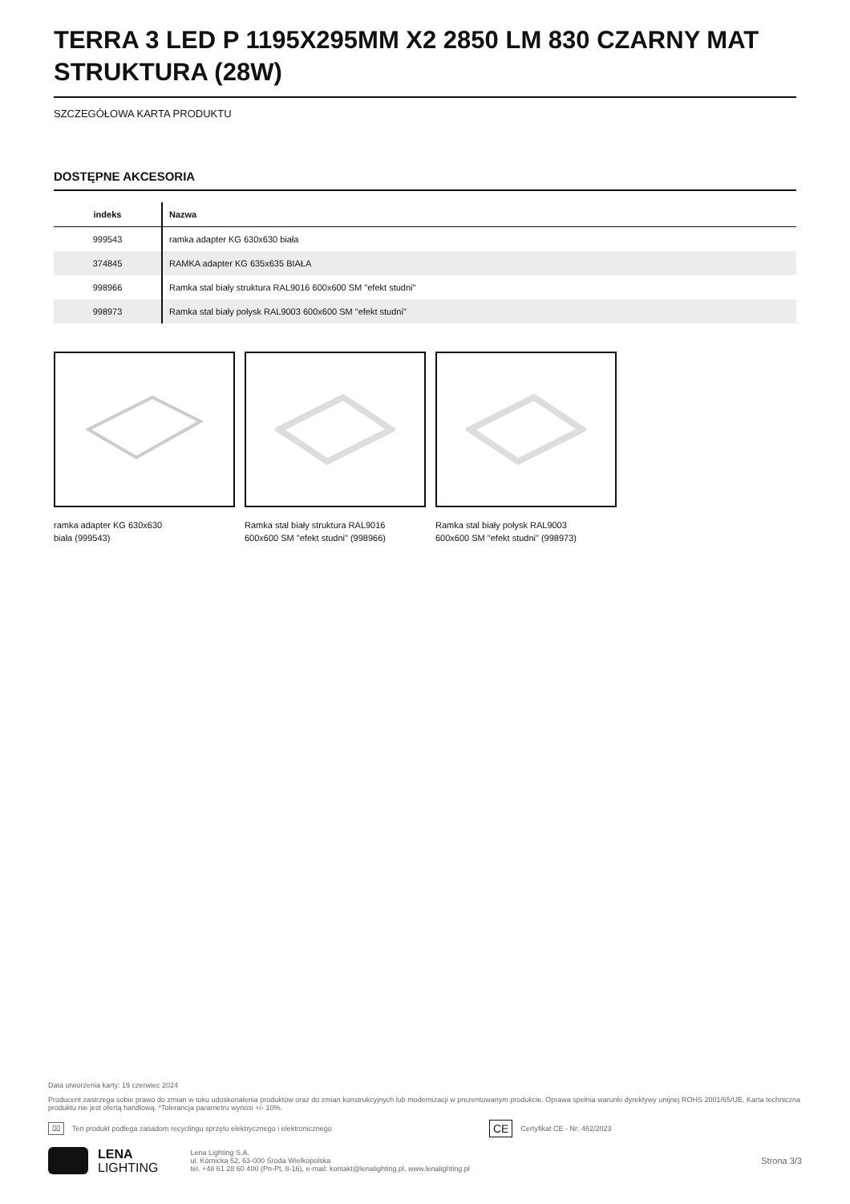TERRA 3 LED P 1195X295MM X2 2850 LM 830 CZARNY MAT STRUKTURA (28W)
SZCZEGÓŁOWA KARTA PRODUKTU
DOSTĘPNE AKCESORIA
| indeks | Nazwa |
| --- | --- |
| 999543 | ramka adapter KG 630x630 biała |
| 374845 | RAMKA adapter KG 635x635 BIAŁA |
| 998966 | Ramka stal biały struktura RAL9016 600x600 SM "efekt studni" |
| 998973 | Ramka stal biały połysk RAL9003 600x600 SM "efekt studni" |
ramka adapter KG 630x630
biała (999543)
Ramka stal biały struktura RAL9016
600x600 SM "efekt studni" (998966)
Ramka stal biały połysk RAL9003
600x600 SM "efekt studni" (998973)
Data utworzenia karty: 19 czerwiec 2024
Producent zastrzega sobie prawo do zmian w toku udoskonalenia produktów oraz do zmian konstrukcyjnych lub modernizacji w prezentowanym produkcie. Oprawa spełnia warunki dyrektywy unijnej ROHS 2001/65/UE. Karta techniczna produktu nie jest ofertą handlową. *Tolerancja parametru wynosi +/- 10%.
⌧ Ten produkt podlega zasadom recyclingu sprzętu elektrycznego i elektronicznego CE Certyfikat CE - Nr: 462/2023
LENA
LIGHTING
Lena Lighting S.A.
ul. Kórnicka 52, 63-000 Środa Wielkopolska
tel. +48 61 28 60 400 (Pn-Pt, 8-16), e-mail: kontakt@lenalighting.pl, www.lenalighting.pl
Strona 3/3